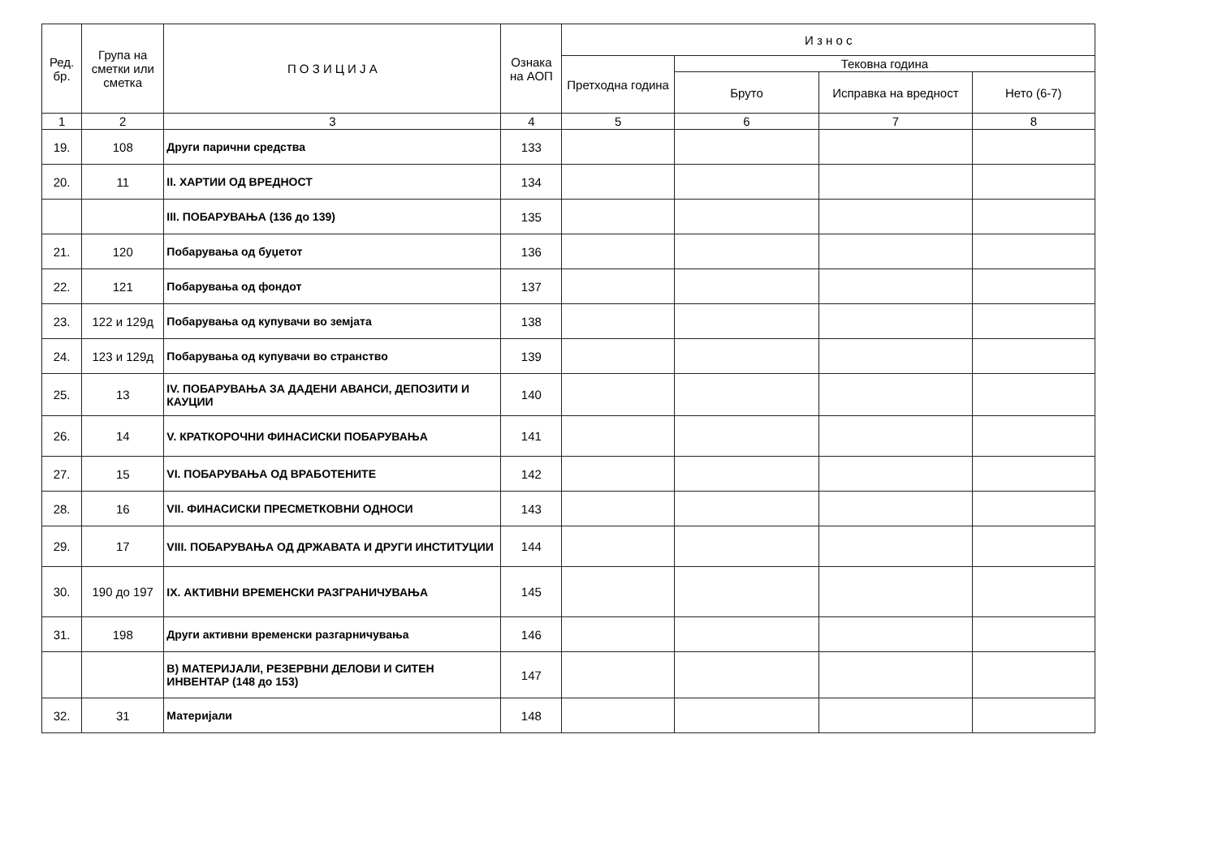| Ред. бр. | Група на сметки или сметка | П О З И Ц И Ј А | Ознака на АОП | И з н о с | | | |
| --- | --- | --- | --- | --- | --- | --- | --- |
| | | | | Претходна година | Тековна година | | |
| | | | | | Бруто | Исправка на вредност | Нето (6-7) |
| 1 | 2 | 3 | 4 | 5 | 6 | 7 | 8 |
| 19. | 108 | Други парични средства | 133 | | | | |
| 20. | 11 | II. ХАРТИИ ОД ВРЕДНОСТ | 134 | | | | |
| | | III. ПОБАРУВАЊА (136 до 139) | 135 | | | | |
| 21. | 120 | Побарувања од буџетот | 136 | | | | |
| 22. | 121 | Побарувања од фондот | 137 | | | | |
| 23. | 122 и 129д | Побарувања од купувачи во земјата | 138 | | | | |
| 24. | 123 и 129д | Побарувања од купувачи во странство | 139 | | | | |
| 25. | 13 | IV. ПОБАРУВАЊА ЗА ДАДЕНИ АВАНСИ, ДЕПОЗИТИ И КАУЦИИ | 140 | | | | |
| 26. | 14 | V. КРАТКОРОЧНИ ФИНАСИСКИ ПОБАРУВАЊА | 141 | | | | |
| 27. | 15 | VI. ПОБАРУВАЊА ОД ВРАБОТЕНИТЕ | 142 | | | | |
| 28. | 16 | VII. ФИНАСИСКИ ПРЕСМЕТКОВНИ ОДНОСИ | 143 | | | | |
| 29. | 17 | VIII. ПОБАРУВАЊА ОД ДРЖАВАТА И ДРУГИ ИНСТИТУЦИИ | 144 | | | | |
| 30. | 190 до 197 | IX. АКТИВНИ ВРЕМЕНСКИ РАЗГРАНИЧУВАЊА | 145 | | | | |
| 31. | 198 | Други активни временски разгарничувања | 146 | | | | |
| | | В) МАТЕРИЈАЛИ, РЕЗЕРВНИ ДЕЛОВИ И СИТЕН ИНВЕНТАР (148 до 153) | 147 | | | | |
| 32. | 31 | Материјали | 148 | | | | |